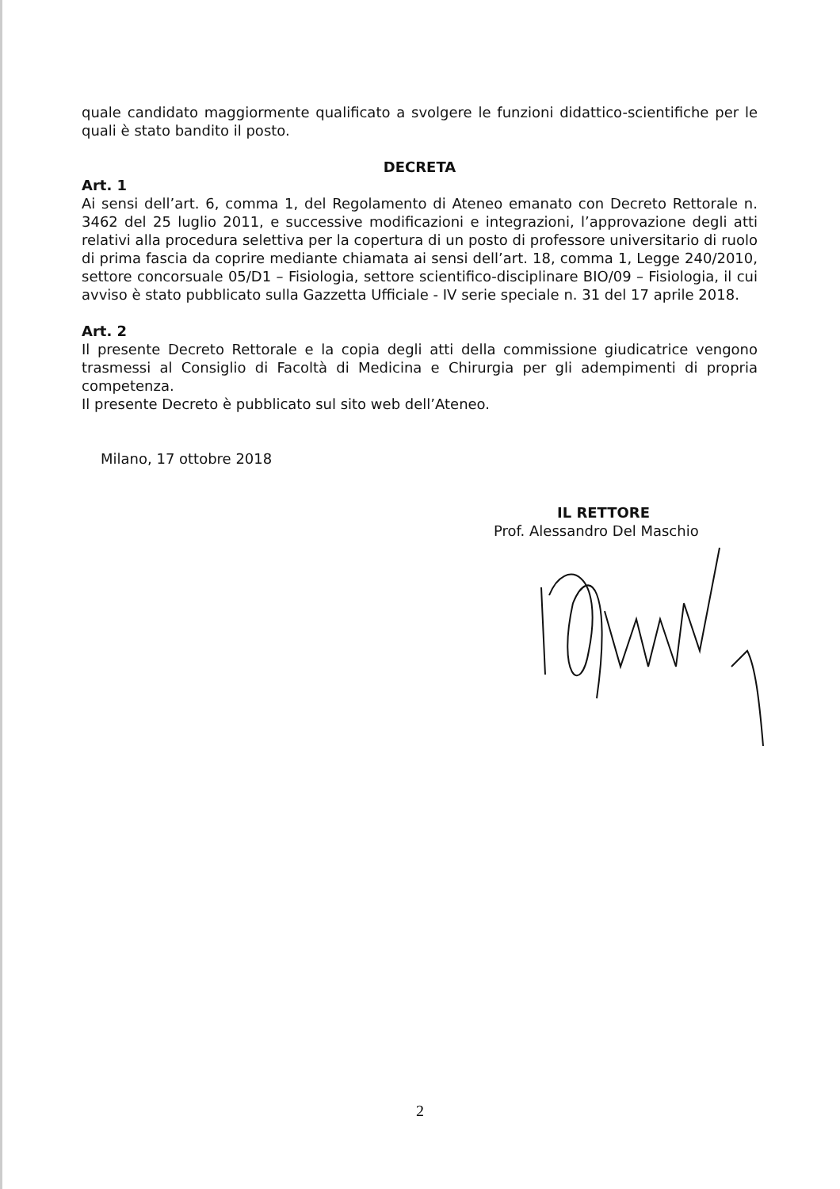quale candidato maggiormente qualificato a svolgere le funzioni didattico-scientifiche per le quali è stato bandito il posto.
DECRETA
Art. 1
Ai sensi dell’art. 6, comma 1, del Regolamento di Ateneo emanato con Decreto Rettorale n. 3462 del 25 luglio 2011, e successive modificazioni e integrazioni, l’approvazione degli atti relativi alla procedura selettiva per la copertura di un posto di professore universitario di ruolo di prima fascia da coprire mediante chiamata ai sensi dell’art. 18, comma 1, Legge 240/2010, settore concorsuale 05/D1 – Fisiologia, settore scientifico-disciplinare BIO/09 – Fisiologia, il cui avviso è stato pubblicato sulla Gazzetta Ufficiale - IV serie speciale n. 31 del 17 aprile 2018.
Art. 2
Il presente Decreto Rettorale e la copia degli atti della commissione giudicatrice vengono trasmessi al Consiglio di Facoltà di Medicina e Chirurgia per gli adempimenti di propria competenza.
Il presente Decreto è pubblicato sul sito web dell’Ateneo.
Milano, 17 ottobre 2018
IL RETTORE
Prof. Alessandro Del Maschio
2